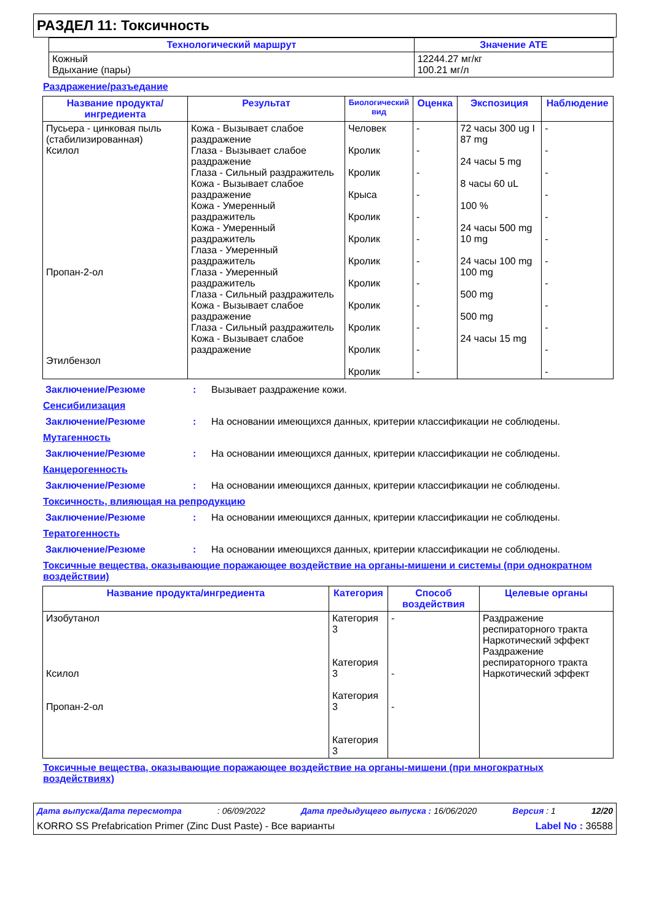РАЗДЕЛ 11: Токсичность
| Технологический маршрут | Значение ATE |
| --- | --- |
| Кожный Вдыхание (пары) | 12244.27 мг/кг 100.21 мг/л |
Раздражение/разъедание
| Название продукта/ ингредиента | Результат | Биологический вид | Оценка | Экспозиция | Наблюдение |
| --- | --- | --- | --- | --- | --- |
| Пусьера - цинковая пыль (стабилизированная) Ксилол Пропан-2-ол Этилбензол | Кожа - Вызывает слабое раздражение Глаза - Вызывает слабое раздражение Глаза - Сильный раздражитель Кожа - Вызывает слабое раздражение Кожа - Умеренный раздражитель Кожа - Умеренный раздражитель Глаза - Умеренный раздражитель Глаза - Умеренный раздражитель Глаза - Сильный раздражитель Кожа - Вызывает слабое раздражение Глаза - Сильный раздражитель Кожа - Вызывает слабое раздражение | Человек Кролик Кролик Крыса Кролик Кролик Кролик Кролик Кролик Кролик Кролик Кролик | - - - - - - - - - - - - | 72 часы 300 ug I 87 mg 24 часы 5 mg 8 часы 60 uL 100 % 24 часы 500 mg 10 mg 24 часы 100 mg 100 mg 500 mg 500 mg 24 часы 15 mg | - - - - - - - - - - - - |
Заключение/Резюме: Вызывает раздражение кожи.
Сенсибилизация
Заключение/Резюме: На основании имеющихся данных, критерии классификации не соблюдены.
Мутагенность
Заключение/Резюме: На основании имеющихся данных, критерии классификации не соблюдены.
Канцерогенность
Заключение/Резюме: На основании имеющихся данных, критерии классификации не соблюдены.
Токсичность, влияющая на репродукцию
Заключение/Резюме: На основании имеющихся данных, критерии классификации не соблюдены.
Тератогенность
Заключение/Резюме: На основании имеющихся данных, критерии классификации не соблюдены.
Токсичные вещества, оказывающие поражающее воздействие на органы-мишени и системы (при однократном воздействии)
| Название продукта/ингредиента | Категория | Способ воздействия | Целевые органы |
| --- | --- | --- | --- |
| Изобутанол Ксилол Пропан-2-ол | Категория 3 Категория 3 Категория 3 Категория 3 | - - - | Раздражение респираторного тракта Наркотический эффект Раздражение респираторного тракта Наркотический эффект |
Токсичные вещества, оказывающие поражающее воздействие на органы-мишени (при многократных воздействиях)
Дата выпуска/Дата пересмотра: 06/09/2022 Дата предыдущего выпуска : 16/06/2020 Версия : 1 12/20
KORRO SS Prefabrication Primer (Zinc Dust Paste) - Все варианты Label No : 36588